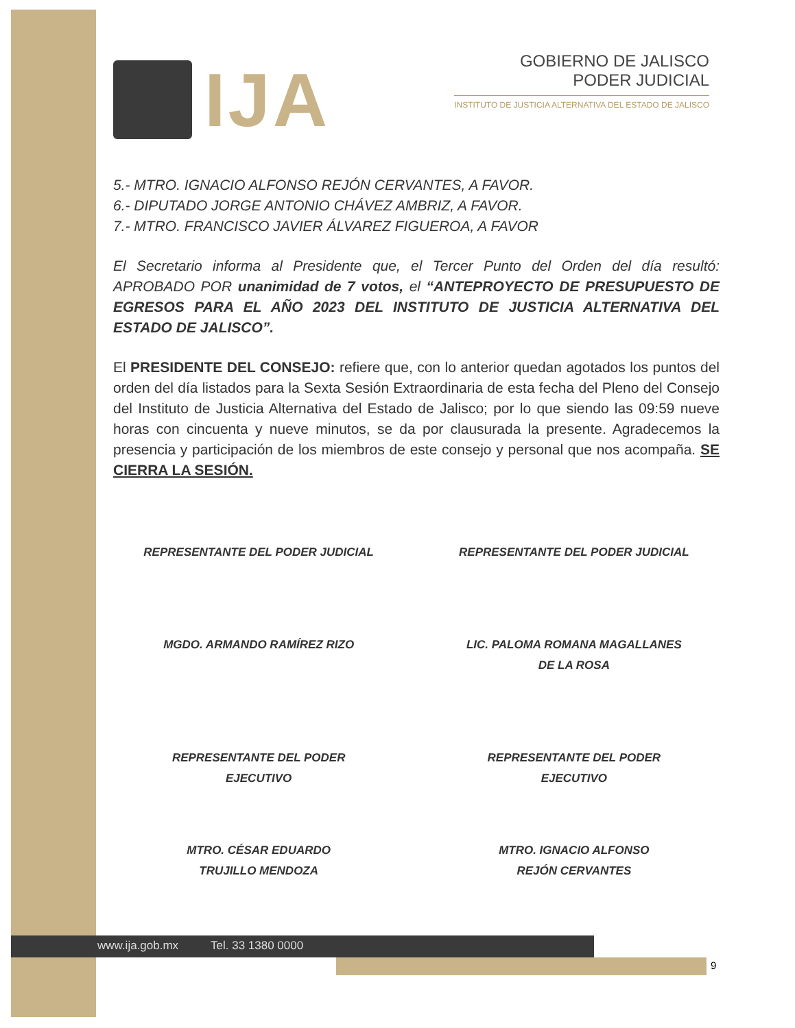IJA
GOBIERNO DE JALISCO
PODER JUDICIAL
INSTITUTO DE JUSTICIA ALTERNATIVA DEL ESTADO DE JALISCO
5.- MTRO. IGNACIO ALFONSO REJÓN CERVANTES, A FAVOR.
6.- DIPUTADO JORGE ANTONIO CHÁVEZ AMBRIZ, A FAVOR.
7.- MTRO. FRANCISCO JAVIER ÁLVAREZ FIGUEROA, A FAVOR
El Secretario informa al Presidente que, el Tercer Punto del Orden del día resultó: APROBADO POR unanimidad de 7 votos, el “ANTEPROYECTO DE PRESUPUESTO DE EGRESOS PARA EL AÑO 2023 DEL INSTITUTO DE JUSTICIA ALTERNATIVA DEL ESTADO DE JALISCO”.
El PRESIDENTE DEL CONSEJO: refiere que, con lo anterior quedan agotados los puntos del orden del día listados para la Sexta Sesión Extraordinaria de esta fecha del Pleno del Consejo del Instituto de Justicia Alternativa del Estado de Jalisco; por lo que siendo las 09:59 nueve horas con cincuenta y nueve minutos, se da por clausurada la presente. Agradecemos la presencia y participación de los miembros de este consejo y personal que nos acompaña. SE CIERRA LA SESIÓN.
REPRESENTANTE DEL PODER JUDICIAL
REPRESENTANTE DEL PODER JUDICIAL
MGDO. ARMANDO RAMÍREZ RIZO LIC. PALOMA ROMANA MAGALLANES
DE LA ROSA
REPRESENTANTE DEL PODER
EJECUTIVO
REPRESENTANTE DEL PODER
EJECUTIVO
MTRO. CÉSAR EDUARDO
TRUJILLO MENDOZA
MTRO. IGNACIO ALFONSO
REJÓN CERVANTES
www.ija.gob.mx Tel. 33 1380 0000
9